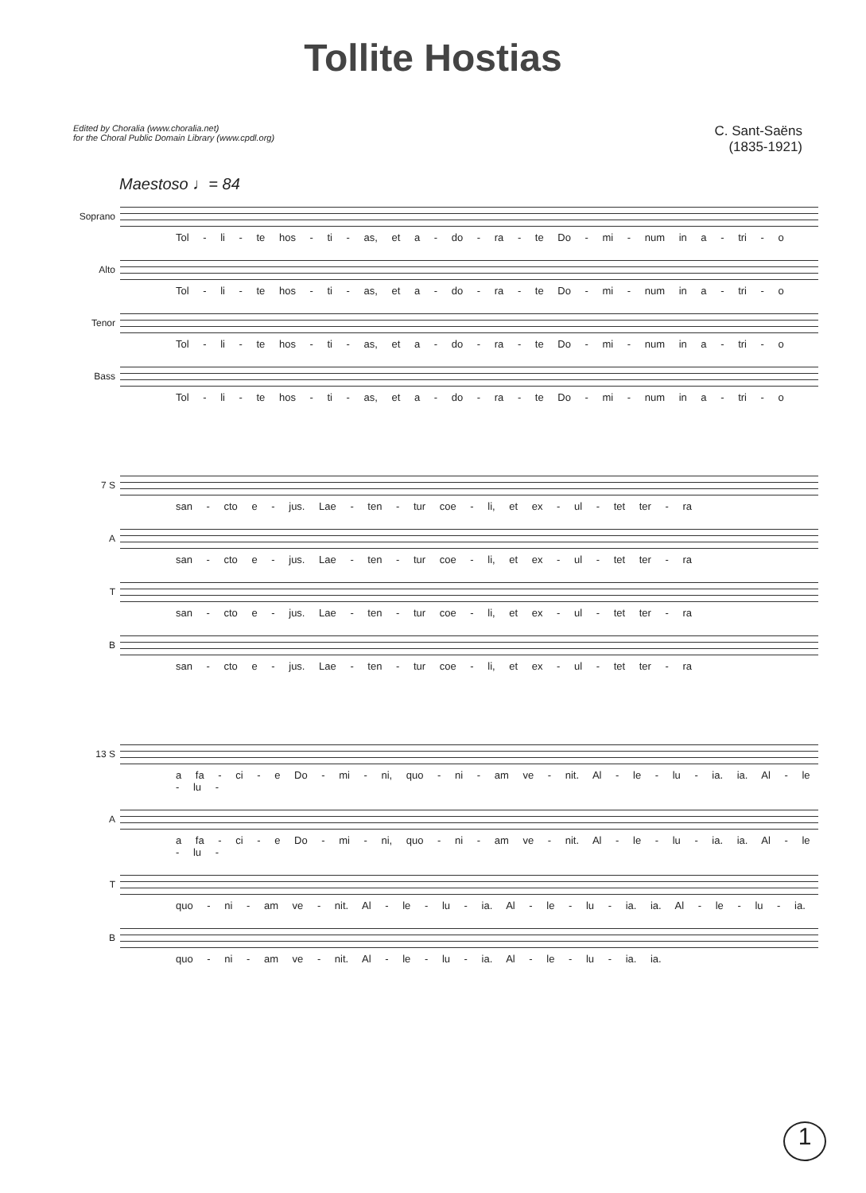Tollite Hostias
Edited by Choralia (www.choralia.net)
for the Choral Public Domain Library (www.cpdl.org)
C. Sant-Saëns
(1835-1921)
Maestoso ♩= 84
Soprano
Tol - li - te hos - ti - as, et a - do - ra - te Do - mi - num in a - tri - o
Alto
Tol - li - te hos - ti - as, et a - do - ra - te Do - mi - num in a - tri - o
Tenor
Tol - li - te hos - ti - as, et a - do - ra - te Do - mi - num in a - tri - o
Bass
Tol - li - te hos - ti - as, et a - do - ra - te Do - mi - num in a - tri - o
7 S
san - cto e - jus. Lae - ten - tur coe - li, et ex - ul - tet ter - ra
A
san - cto e - jus. Lae - ten - tur coe - li, et ex - ul - tet ter - ra
T
san - cto e - jus. Lae - ten - tur coe - li, et ex - ul - tet ter - ra
B
san - cto e - jus. Lae - ten - tur coe - li, et ex - ul - tet ter - ra
13 S
a fa - ci - e Do - mi - ni, quo - ni - am ve - nit. Al - le - lu - ia. ia. Al - le - lu -
A
a fa - ci - e Do - mi - ni, quo - ni - am ve - nit. Al - le - lu - ia. ia. Al - le - lu -
T
quo - ni - am ve - nit. Al - le - lu - ia. Al - le - lu - ia. ia. Al - le - lu - ia.
B
quo - ni - am ve - nit. Al - le - lu - ia. Al - le - lu - ia. ia.
1